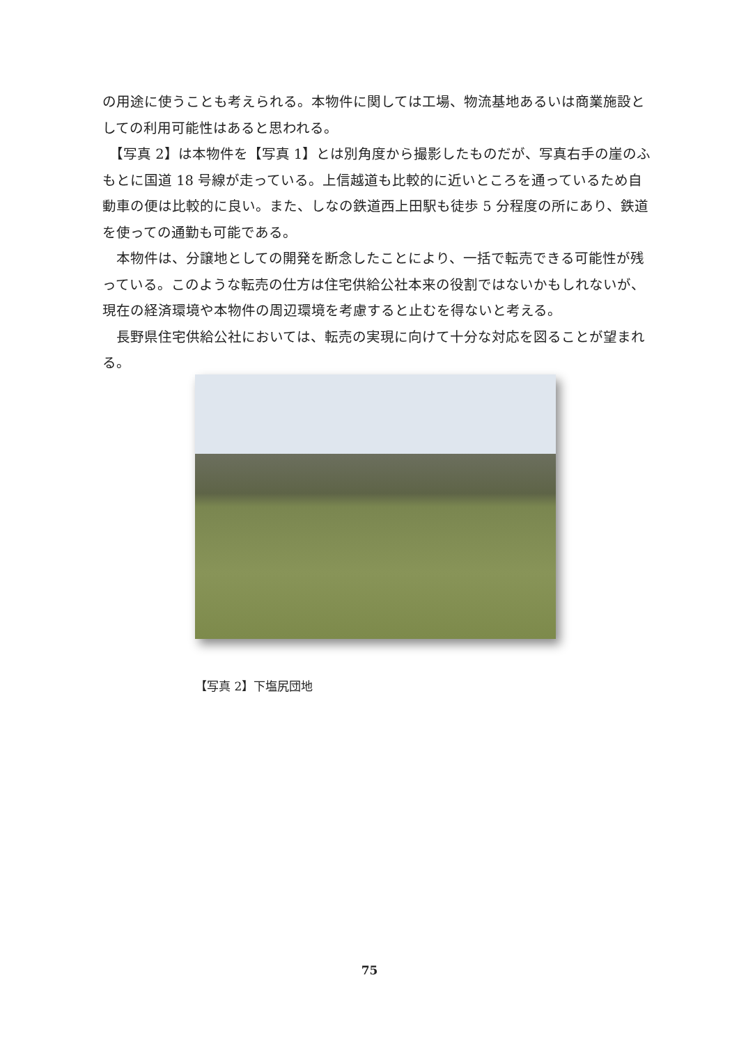の用途に使うことも考えられる。本物件に関しては工場、物流基地あるいは商業施設としての利用可能性はあると思われる。
　【写真 2】は本物件を【写真 1】とは別角度から撮影したものだが、写真右手の崖のふもとに国道 18 号線が走っている。上信越道も比較的に近いところを通っているため自動車の便は比較的に良い。また、しなの鉄道西上田駅も徒歩 5 分程度の所にあり、鉄道を使っての通勤も可能である。
　本物件は、分譲地としての開発を断念したことにより、一括で転売できる可能性が残っている。このような転売の仕方は住宅供給公社本来の役割ではないかもしれないが、現在の経済環境や本物件の周辺環境を考慮すると止むを得ないと考える。
　長野県住宅供給公社においては、転売の実現に向けて十分な対応を図ることが望まれる。
【写真 2】下塩尻団地
75